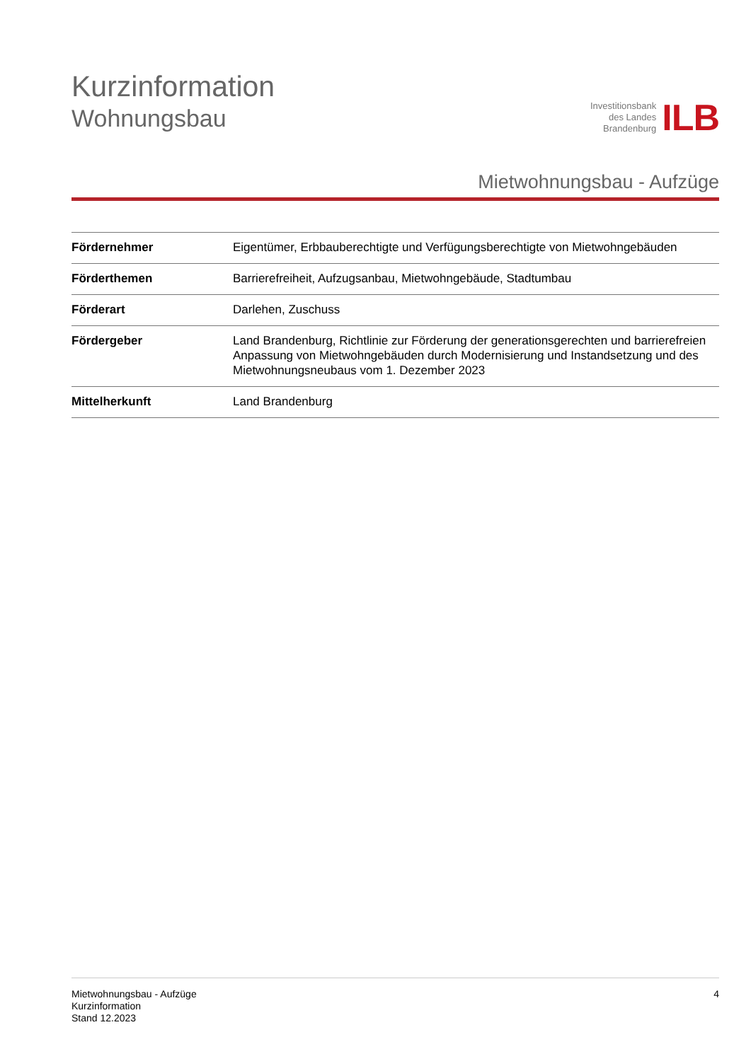Kurzinformation
Wohnungsbau
Investitionsbank
des Landes
Brandenburg
ILB
Mietwohnungsbau - Aufzüge
| Fördernehmer | Eigentümer, Erbbauberechtigte und Verfügungsberechtigte von Mietwohngebäuden |
| Förderthemen | Barrierefreiheit, Aufzugsanbau, Mietwohngebäude, Stadtumbau |
| Förderart | Darlehen, Zuschuss |
| Fördergeber | Land Brandenburg, Richtlinie zur Förderung der generationsgerechten und barrierefreien Anpassung von Mietwohngebäuden durch Modernisierung und Instandsetzung und des Mietwohnungsneubaus vom 1. Dezember 2023 |
| Mittelherkunft | Land Brandenburg |
Mietwohnungsbau - Aufzüge
Kurzinformation
Stand 12.2023
4